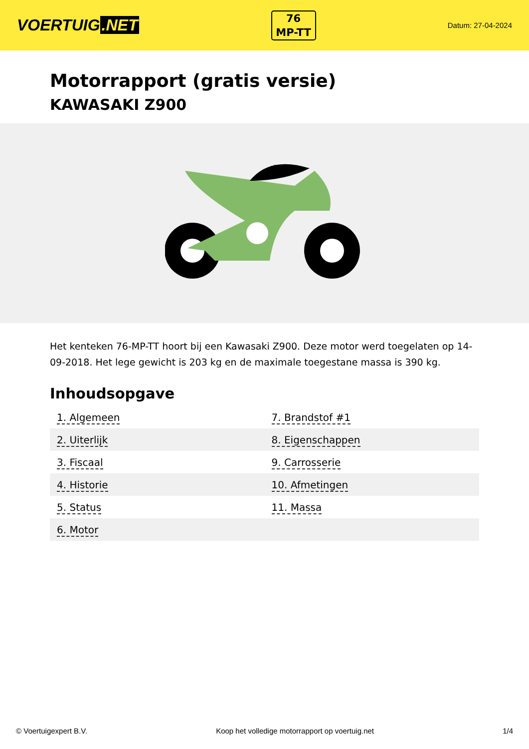VOERTUIG.NET
76
MP-TT
Datum: 27-04-2024
Motorrapport (gratis versie)
KAWASAKI Z900
Het kenteken 76-MP-TT hoort bij een Kawasaki Z900. Deze motor werd toegelaten op 14-09-2018. Het lege gewicht is 203 kg en de maximale toegestane massa is 390 kg.
Inhoudsopgave
| 1. Algemeen | 7. Brandstof #1 |
| 2. Uiterlijk | 8. Eigenschappen |
| 3. Fiscaal | 9. Carrosserie |
| 4. Historie | 10. Afmetingen |
| 5. Status | 11. Massa |
| 6. Motor | |
© Voertuigexpert B.V. Koop het volledige motorrapport op voertuig.net 1/4